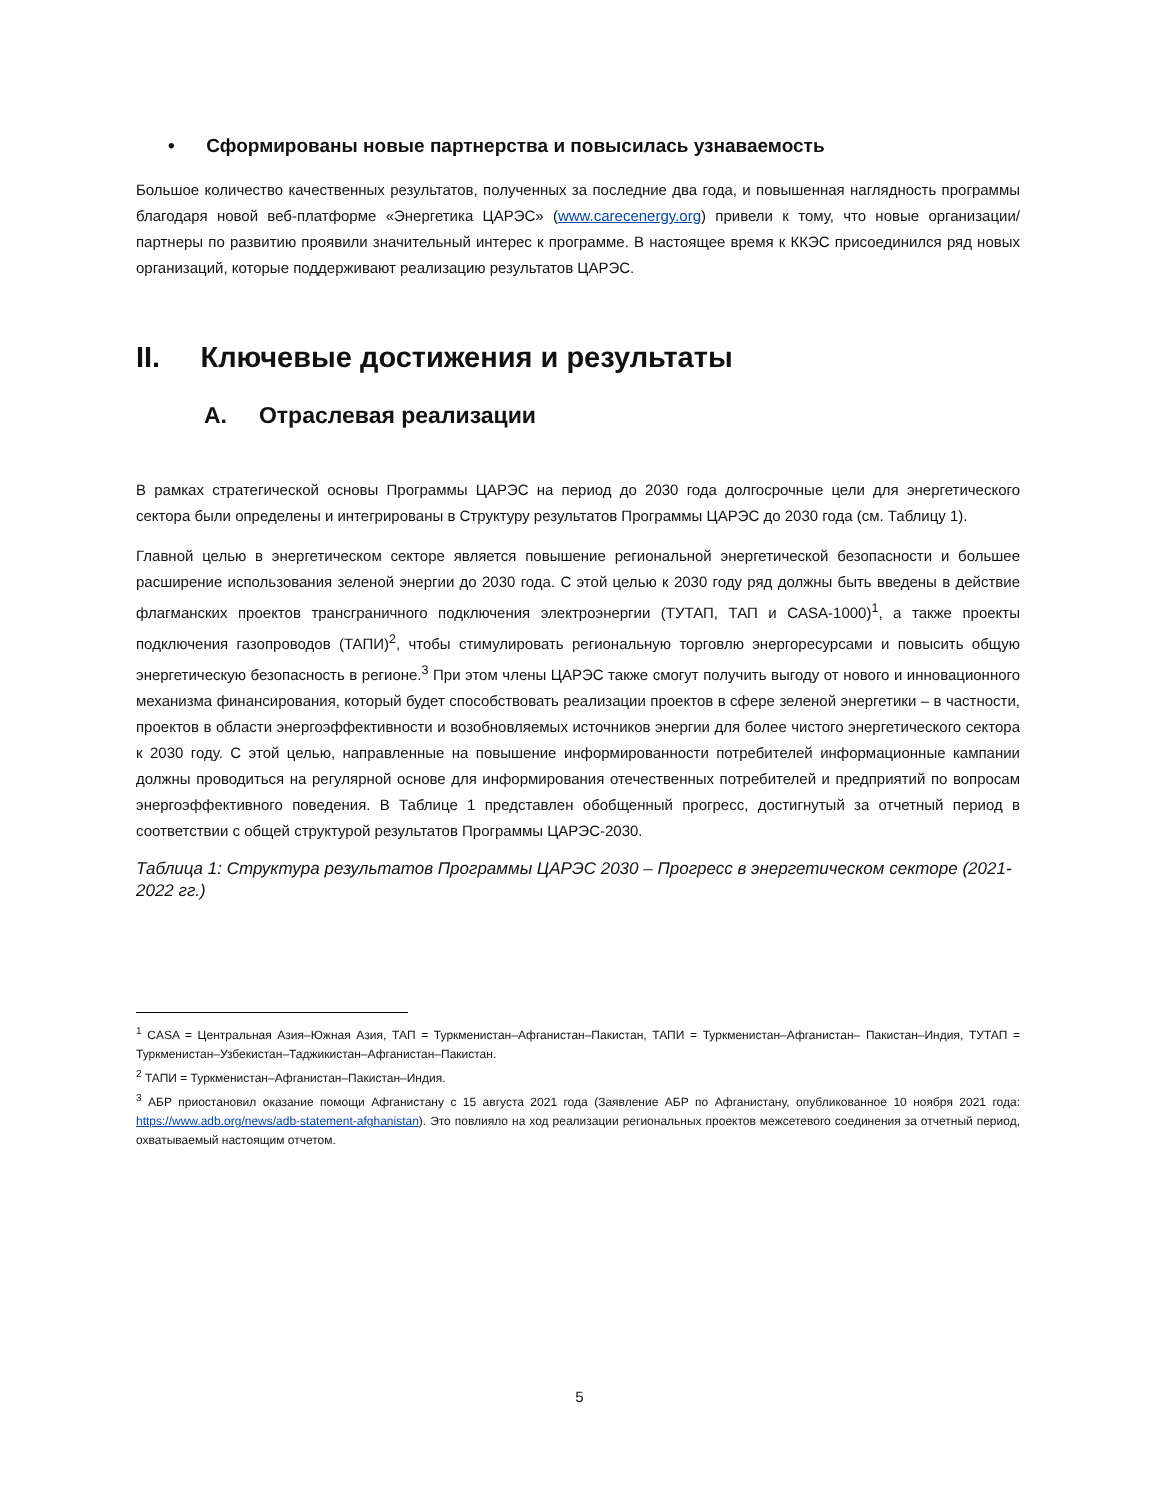• Сформированы новые партнерства и повысилась узнаваемость
Большое количество качественных результатов, полученных за последние два года, и повышенная наглядность программы благодаря новой веб-платформе «Энергетика ЦАРЭС» (www.carecenergy.org) привели к тому, что новые организации/партнеры по развитию проявили значительный интерес к программе. В настоящее время к ККЭС присоединился ряд новых организаций, которые поддерживают реализацию результатов ЦАРЭС.
II. Ключевые достижения и результаты
A. Отраслевая реализации
В рамках стратегической основы Программы ЦАРЭС на период до 2030 года долгосрочные цели для энергетического сектора были определены и интегрированы в Структуру результатов Программы ЦАРЭС до 2030 года (см. Таблицу 1).
Главной целью в энергетическом секторе является повышение региональной энергетической безопасности и большее расширение использования зеленой энергии до 2030 года. С этой целью к 2030 году ряд должны быть введены в действие флагманских проектов трансграничного подключения электроэнергии (ТУТАП, ТАП и CASA-1000)<sup>1</sup>, а также проекты подключения газопроводов (ТАПИ)<sup>2</sup>, чтобы стимулировать региональную торговлю энергоресурсами и повысить общую энергетическую безопасность в регионе.<sup>3</sup> При этом члены ЦАРЭС также смогут получить выгоду от нового и инновационного механизма финансирования, который будет способствовать реализации проектов в сфере зеленой энергетики – в частности, проектов в области энергоэффективности и возобновляемых источников энергии для более чистого энергетического сектора к 2030 году. С этой целью, направленные на повышение информированности потребителей информационные кампании должны проводиться на регулярной основе для информирования отечественных потребителей и предприятий по вопросам энергоэффективного поведения. В Таблице 1 представлен обобщенный прогресс, достигнутый за отчетный период в соответствии с общей структурой результатов Программы ЦАРЭС-2030.
Таблица 1: Структура результатов Программы ЦАРЭС 2030 – Прогресс в энергетическом секторе (2021-2022 гг.)
<sup>1</sup> CASA = Центральная Азия–Южная Азия, ТАП = Туркменистан–Афганистан–Пакистан, ТАПИ = Туркменистан–Афганистан– Пакистан–Индия, ТУТАП = Туркменистан–Узбекистан–Таджикистан–Афганистан–Пакистан.
<sup>2</sup> ТАПИ = Туркменистан–Афганистан–Пакистан–Индия.
<sup>3</sup> АБР приостановил оказание помощи Афганистану с 15 августа 2021 года (Заявление АБР по Афганистану, опубликованное 10 ноября 2021 года: https://www.adb.org/news/adb-statement-afghanistan). Это повлияло на ход реализации региональных проектов межсетевого соединения за отчетный период, охватываемый настоящим отчетом.
5